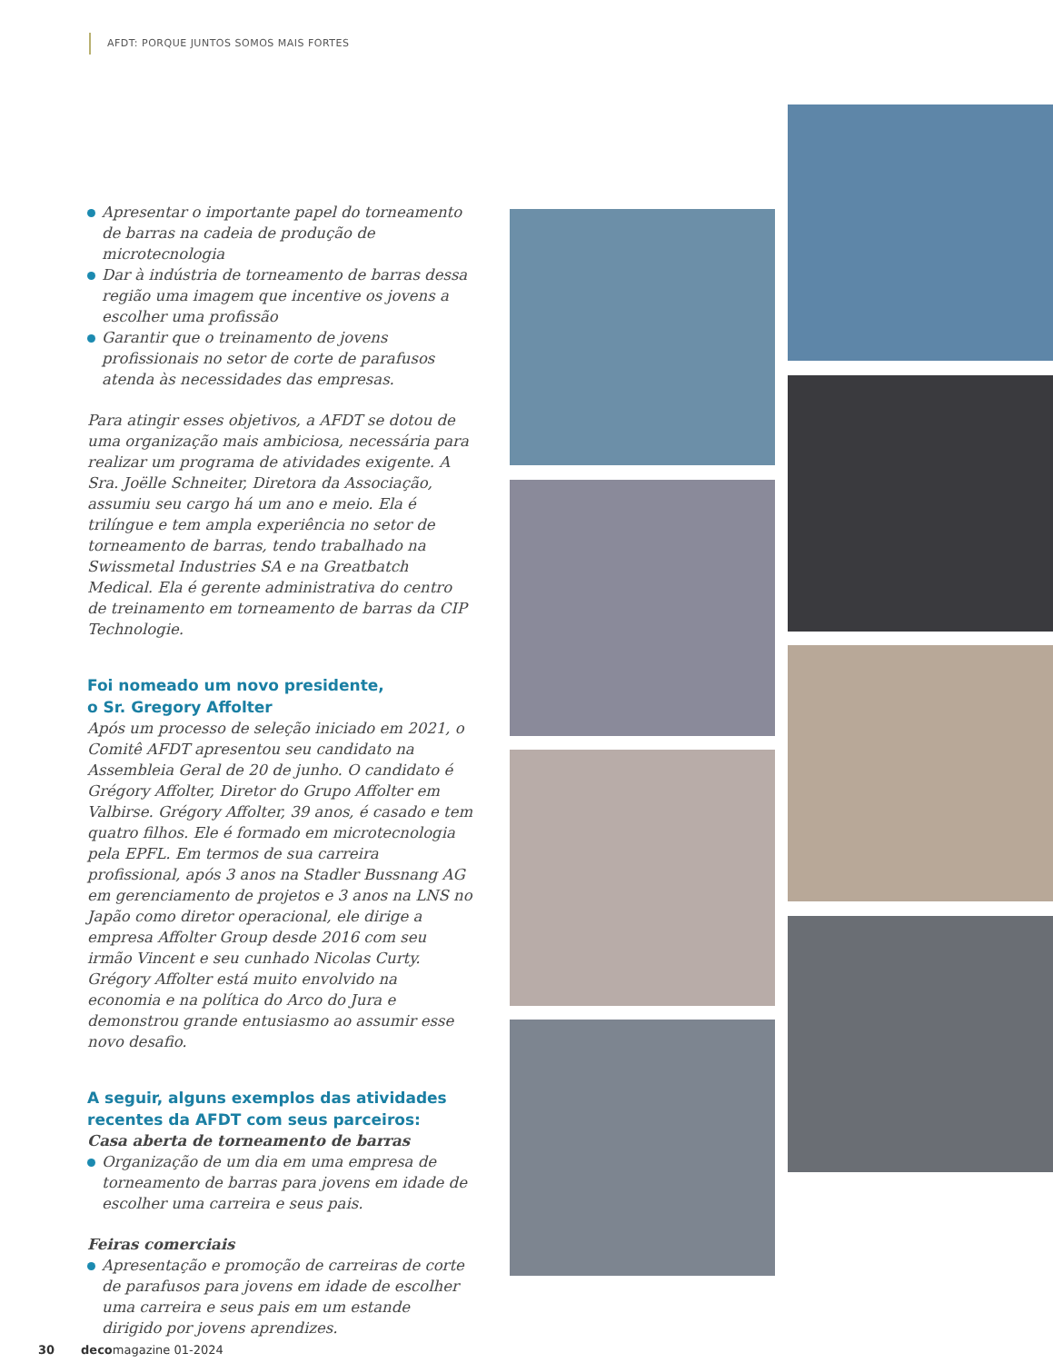AFDT: PORQUE JUNTOS SOMOS MAIS FORTES
Apresentar o importante papel do torneamento de barras na cadeia de produção de microtecnologia
Dar à indústria de torneamento de barras dessa região uma imagem que incentive os jovens a escolher uma profissão
Garantir que o treinamento de jovens profissionais no setor de corte de parafusos atenda às necessidades das empresas.
Para atingir esses objetivos, a AFDT se dotou de uma organização mais ambiciosa, necessária para realizar um programa de atividades exigente. A Sra. Joëlle Schneiter, Diretora da Associação, assumiu seu cargo há um ano e meio. Ela é trilíngue e tem ampla experiência no setor de torneamento de barras, tendo trabalhado na Swissmetal Industries SA e na Greatbatch Medical. Ela é gerente administrativa do centro de treinamento em torneamento de barras da CIP Technologie.
Foi nomeado um novo presidente,
o Sr. Gregory Affolter
Após um processo de seleção iniciado em 2021, o Comitê AFDT apresentou seu candidato na Assembleia Geral de 20 de junho. O candidato é Grégory Affolter, Diretor do Grupo Affolter em Valbirse. Grégory Affolter, 39 anos, é casado e tem quatro filhos. Ele é formado em microtecnologia pela EPFL. Em termos de sua carreira profissional, após 3 anos na Stadler Bussnang AG em gerenciamento de projetos e 3 anos na LNS no Japão como diretor operacional, ele dirige a empresa Affolter Group desde 2016 com seu irmão Vincent e seu cunhado Nicolas Curty. Grégory Affolter está muito envolvido na economia e na política do Arco do Jura e demonstrou grande entusiasmo ao assumir esse novo desafio.
A seguir, alguns exemplos das atividades recentes da AFDT com seus parceiros:
Casa aberta de torneamento de barras
Organização de um dia em uma empresa de torneamento de barras para jovens em idade de escolher uma carreira e seus pais.
Feiras comerciais
Apresentação e promoção de carreiras de corte de parafusos para jovens em idade de escolher uma carreira e seus pais em um estande dirigido por jovens aprendizes.
30 decomagazine 01-2024